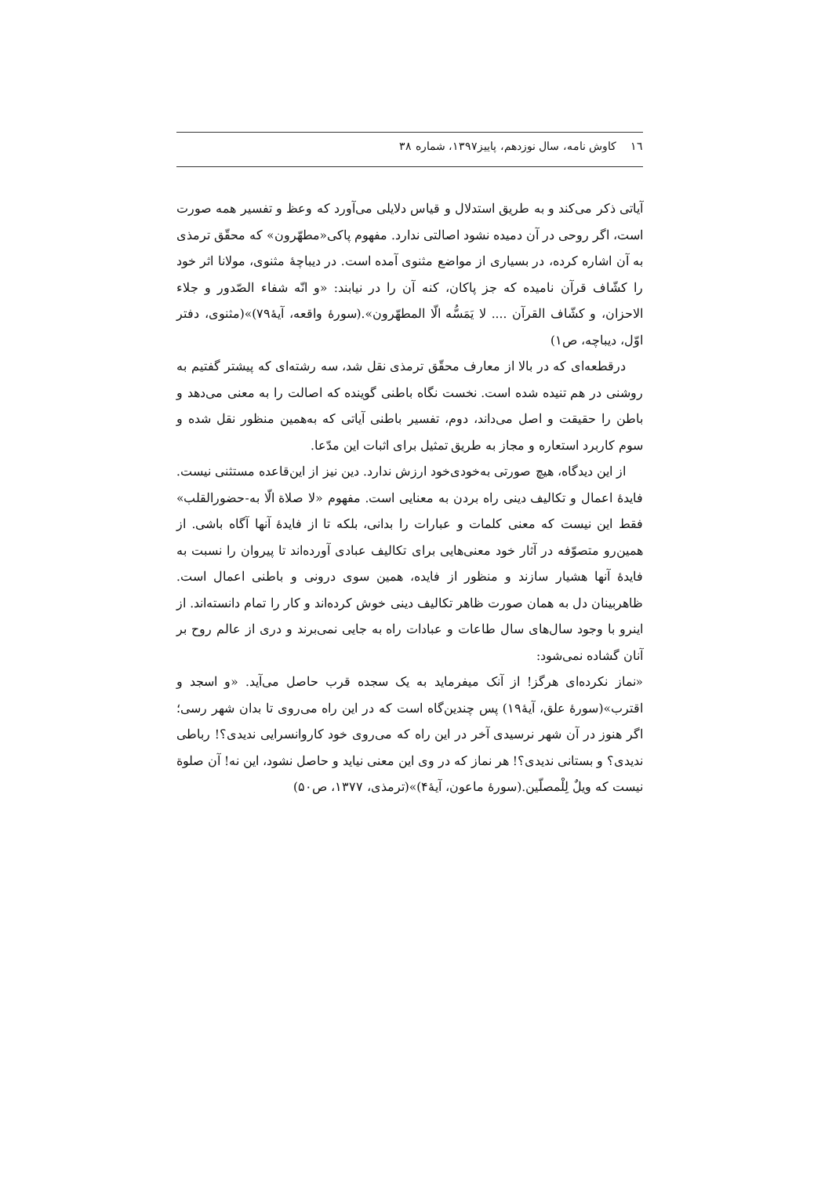١٦ کاوش نامه، سال نوزدهم، پاییز١٣٩٧، شماره ٣٨
آیاتی ذکر می‌کند و به طریق استدلال و قیاس دلایلی می‌آورد که وعظ و تفسیر همه صورت است، اگر روحی در آن دمیده نشود اصالتی ندارد. مفهوم پاکی«مطهّرون» که محقّق ترمذی به آن اشاره کرده، در بسیاری از مواضع مثنوی آمده است. در دیباچهٔ مثنوی، مولانا اثر خود را کشّاف قرآن نامیده که جز پاکان، کنه آن را در نیابند: «و انّه شفاء الصّدور و جلاء الاحزان، و کشّاف القرآن .... لا یَمَسُّه الّا المطهّرون».(سورهٔ واقعه، آیهٔ٧٩)»(مثنوی، دفتر اوّل، دیباچه، ص١)
درقطعه‌ای که در بالا از معارف محقّق ترمذی نقل شد، سه رشته‌ای که پیشتر گفتیم به روشنی در هم تنیده شده است. نخست نگاه باطنی گوینده که اصالت را به معنی می‌دهد و باطن را حقیقت و اصل می‌داند، دوم، تفسیر باطنی آیاتی که به‌همین منظور نقل شده و سوم کاربرد استعاره و مجاز به طریق تمثیل برای اثبات این مدّعا.
از این دیدگاه، هیچ صورتی به‌خودی‌خود ارزش ندارد. دین نیز از این‌قاعده مستثنی نیست. فایدهٔ اعمال و تکالیف دینی راه بردن به معنایی است. مفهوم «لا صلاة الّا به-حضورالقلب» فقط این نیست که معنی کلمات و عبارات را بدانی، بلکه تا از فایدهٔ آنها آگاه باشی. از همین‌رو متصوّفه در آثار خود معنی‌هایی برای تکالیف عبادی آورده‌اند تا پیروان را نسبت به فایدهٔ آنها هشیار سازند و منظور از فایده، همین سوی درونی و باطنی اعمال است. ظاهربینان دل به همان صورت ظاهر تکالیف دینی خوش کرده‌اند و کار را تمام دانسته‌اند. از اینرو با وجود سال‌های سال طاعات و عبادات راه به جایی نمی‌برند و دری از عالم روح بر آنان گشاده نمی‌شود:
«نماز نکرده‌ای هرگز! از آنک میفرماید به یک سجده قرب حاصل می‌آید. «و اسجد و اقترب»(سورهٔ علق، آیهٔ١٩) پس چندین‌گاه است که در این راه می‌روی تا بدان شهر رسی؛ اگر هنوز در آن شهر نرسیدی آخر در این راه که می‌روی خود کاروانسرایی ندیدی؟! رباطی ندیدی؟ و بستانی ندیدی؟! هر نماز که در وی این معنی نیاید و حاصل نشود، این نه! آن صلوة نیست که ویلٌ لِلْمصلّین.(سورهٔ ماعون، آیهٔ۴)»(ترمذی، ١٣٧٧، ص۵٠)